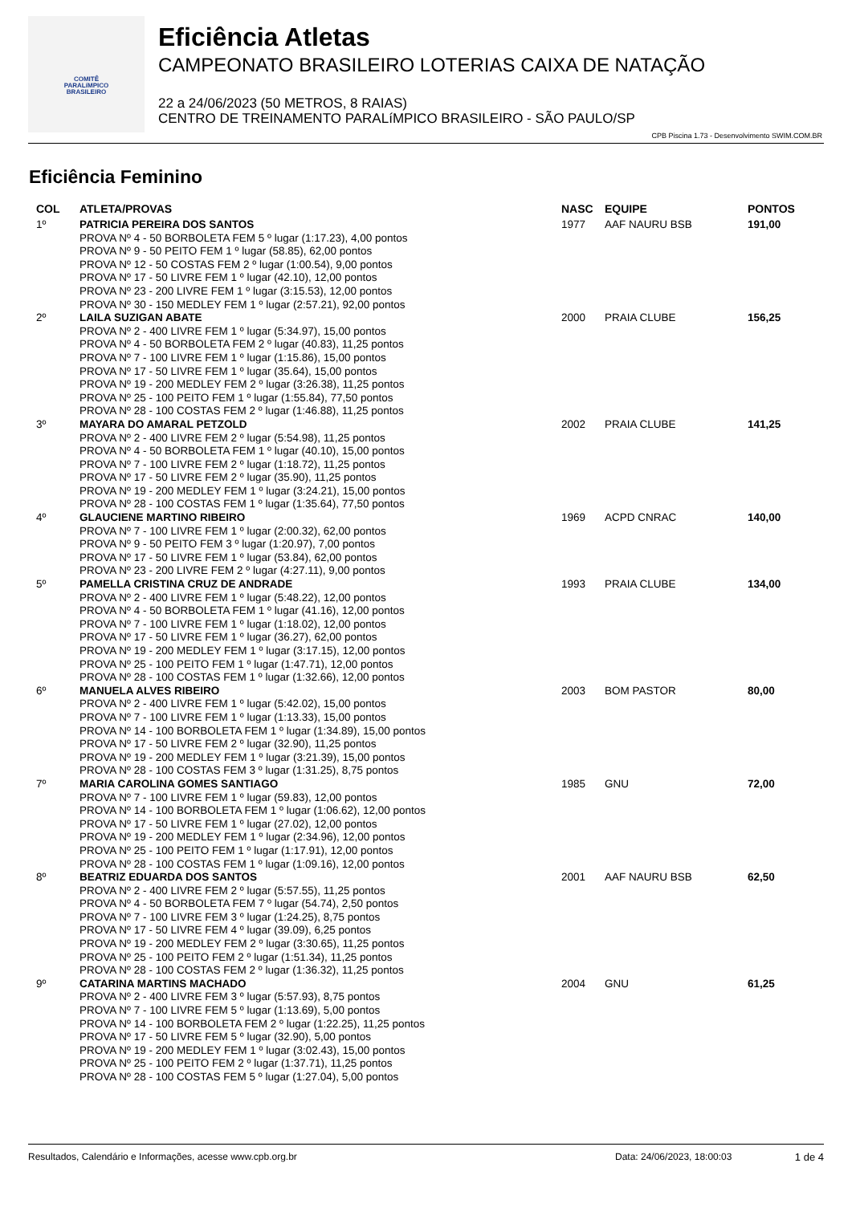COMITÊ
PARALíMPICO
BRASILEIRO
Eficiência Atletas
CAMPEONATO BRASILEIRO LOTERIAS CAIXA DE NATAÇÃO
22 a 24/06/2023 (50 METROS, 8 RAIAS)
CENTRO DE TREINAMENTO PARALíMPICO BRASILEIRO - SÃO PAULO/SP
CPB Piscina 1.73 - Desenvolvimento SWIM.COM.BR
Eficiência Feminino
| COL | ATLETA/PROVAS | NASC | EQUIPE | PONTOS |
| --- | --- | --- | --- | --- |
| 1º | PATRICIA PEREIRA DOS SANTOS PROVA Nº 4 - 50 BORBOLETA FEM 5 º lugar (1:17.23), 4,00 pontos PROVA Nº 9 - 50 PEITO FEM 1 º lugar (58.85), 62,00 pontos PROVA Nº 12 - 50 COSTAS FEM 2 º lugar (1:00.54), 9,00 pontos PROVA Nº 17 - 50 LIVRE FEM 1 º lugar (42.10), 12,00 pontos PROVA Nº 23 - 200 LIVRE FEM 1 º lugar (3:15.53), 12,00 pontos PROVA Nº 30 - 150 MEDLEY FEM 1 º lugar (2:57.21), 92,00 pontos | 1977 | AAF NAURU BSB | 191,00 |
| 2º | LAILA SUZIGAN ABATE PROVA Nº 2 - 400 LIVRE FEM 1 º lugar (5:34.97), 15,00 pontos PROVA Nº 4 - 50 BORBOLETA FEM 2 º lugar (40.83), 11,25 pontos PROVA Nº 7 - 100 LIVRE FEM 1 º lugar (1:15.86), 15,00 pontos PROVA Nº 17 - 50 LIVRE FEM 1 º lugar (35.64), 15,00 pontos PROVA Nº 19 - 200 MEDLEY FEM 2 º lugar (3:26.38), 11,25 pontos PROVA Nº 25 - 100 PEITO FEM 1 º lugar (1:55.84), 77,50 pontos PROVA Nº 28 - 100 COSTAS FEM 2 º lugar (1:46.88), 11,25 pontos | 2000 | PRAIA CLUBE | 156,25 |
| 3º | MAYARA DO AMARAL PETZOLD PROVA Nº 2 - 400 LIVRE FEM 2 º lugar (5:54.98), 11,25 pontos PROVA Nº 4 - 50 BORBOLETA FEM 1 º lugar (40.10), 15,00 pontos PROVA Nº 7 - 100 LIVRE FEM 2 º lugar (1:18.72), 11,25 pontos PROVA Nº 17 - 50 LIVRE FEM 2 º lugar (35.90), 11,25 pontos PROVA Nº 19 - 200 MEDLEY FEM 1 º lugar (3:24.21), 15,00 pontos PROVA Nº 28 - 100 COSTAS FEM 1 º lugar (1:35.64), 77,50 pontos | 2002 | PRAIA CLUBE | 141,25 |
| 4º | GLAUCIENE MARTINO RIBEIRO PROVA Nº 7 - 100 LIVRE FEM 1 º lugar (2:00.32), 62,00 pontos PROVA Nº 9 - 50 PEITO FEM 3 º lugar (1:20.97), 7,00 pontos PROVA Nº 17 - 50 LIVRE FEM 1 º lugar (53.84), 62,00 pontos PROVA Nº 23 - 200 LIVRE FEM 2 º lugar (4:27.11), 9,00 pontos | 1969 | ACPD CNRAC | 140,00 |
| 5º | PAMELLA CRISTINA CRUZ DE ANDRADE PROVA Nº 2 - 400 LIVRE FEM 1 º lugar (5:48.22), 12,00 pontos PROVA Nº 4 - 50 BORBOLETA FEM 1 º lugar (41.16), 12,00 pontos PROVA Nº 7 - 100 LIVRE FEM 1 º lugar (1:18.02), 12,00 pontos PROVA Nº 17 - 50 LIVRE FEM 1 º lugar (36.27), 62,00 pontos PROVA Nº 19 - 200 MEDLEY FEM 1 º lugar (3:17.15), 12,00 pontos PROVA Nº 25 - 100 PEITO FEM 1 º lugar (1:47.71), 12,00 pontos PROVA Nº 28 - 100 COSTAS FEM 1 º lugar (1:32.66), 12,00 pontos | 1993 | PRAIA CLUBE | 134,00 |
| 6º | MANUELA ALVES RIBEIRO PROVA Nº 2 - 400 LIVRE FEM 1 º lugar (5:42.02), 15,00 pontos PROVA Nº 7 - 100 LIVRE FEM 1 º lugar (1:13.33), 15,00 pontos PROVA Nº 14 - 100 BORBOLETA FEM 1 º lugar (1:34.89), 15,00 pontos PROVA Nº 17 - 50 LIVRE FEM 2 º lugar (32.90), 11,25 pontos PROVA Nº 19 - 200 MEDLEY FEM 1 º lugar (3:21.39), 15,00 pontos PROVA Nº 28 - 100 COSTAS FEM 3 º lugar (1:31.25), 8,75 pontos | 2003 | BOM PASTOR | 80,00 |
| 7º | MARIA CAROLINA GOMES SANTIAGO PROVA Nº 7 - 100 LIVRE FEM 1 º lugar (59.83), 12,00 pontos PROVA Nº 14 - 100 BORBOLETA FEM 1 º lugar (1:06.62), 12,00 pontos PROVA Nº 17 - 50 LIVRE FEM 1 º lugar (27.02), 12,00 pontos PROVA Nº 19 - 200 MEDLEY FEM 1 º lugar (2:34.96), 12,00 pontos PROVA Nº 25 - 100 PEITO FEM 1 º lugar (1:17.91), 12,00 pontos PROVA Nº 28 - 100 COSTAS FEM 1 º lugar (1:09.16), 12,00 pontos | 1985 | GNU | 72,00 |
| 8º | BEATRIZ EDUARDA DOS SANTOS PROVA Nº 2 - 400 LIVRE FEM 2 º lugar (5:57.55), 11,25 pontos PROVA Nº 4 - 50 BORBOLETA FEM 7 º lugar (54.74), 2,50 pontos PROVA Nº 7 - 100 LIVRE FEM 3 º lugar (1:24.25), 8,75 pontos PROVA Nº 17 - 50 LIVRE FEM 4 º lugar (39.09), 6,25 pontos PROVA Nº 19 - 200 MEDLEY FEM 2 º lugar (3:30.65), 11,25 pontos PROVA Nº 25 - 100 PEITO FEM 2 º lugar (1:51.34), 11,25 pontos PROVA Nº 28 - 100 COSTAS FEM 2 º lugar (1:36.32), 11,25 pontos | 2001 | AAF NAURU BSB | 62,50 |
| 9º | CATARINA MARTINS MACHADO PROVA Nº 2 - 400 LIVRE FEM 3 º lugar (5:57.93), 8,75 pontos PROVA Nº 7 - 100 LIVRE FEM 5 º lugar (1:13.69), 5,00 pontos PROVA Nº 14 - 100 BORBOLETA FEM 2 º lugar (1:22.25), 11,25 pontos PROVA Nº 17 - 50 LIVRE FEM 5 º lugar (32.90), 5,00 pontos PROVA Nº 19 - 200 MEDLEY FEM 1 º lugar (3:02.43), 15,00 pontos PROVA Nº 25 - 100 PEITO FEM 2 º lugar (1:37.71), 11,25 pontos PROVA Nº 28 - 100 COSTAS FEM 5 º lugar (1:27.04), 5,00 pontos | 2004 | GNU | 61,25 |
Resultados, Calendário e Informações, acesse www.cpb.org.br Data: 24/06/2023, 18:00:03 1 de 4